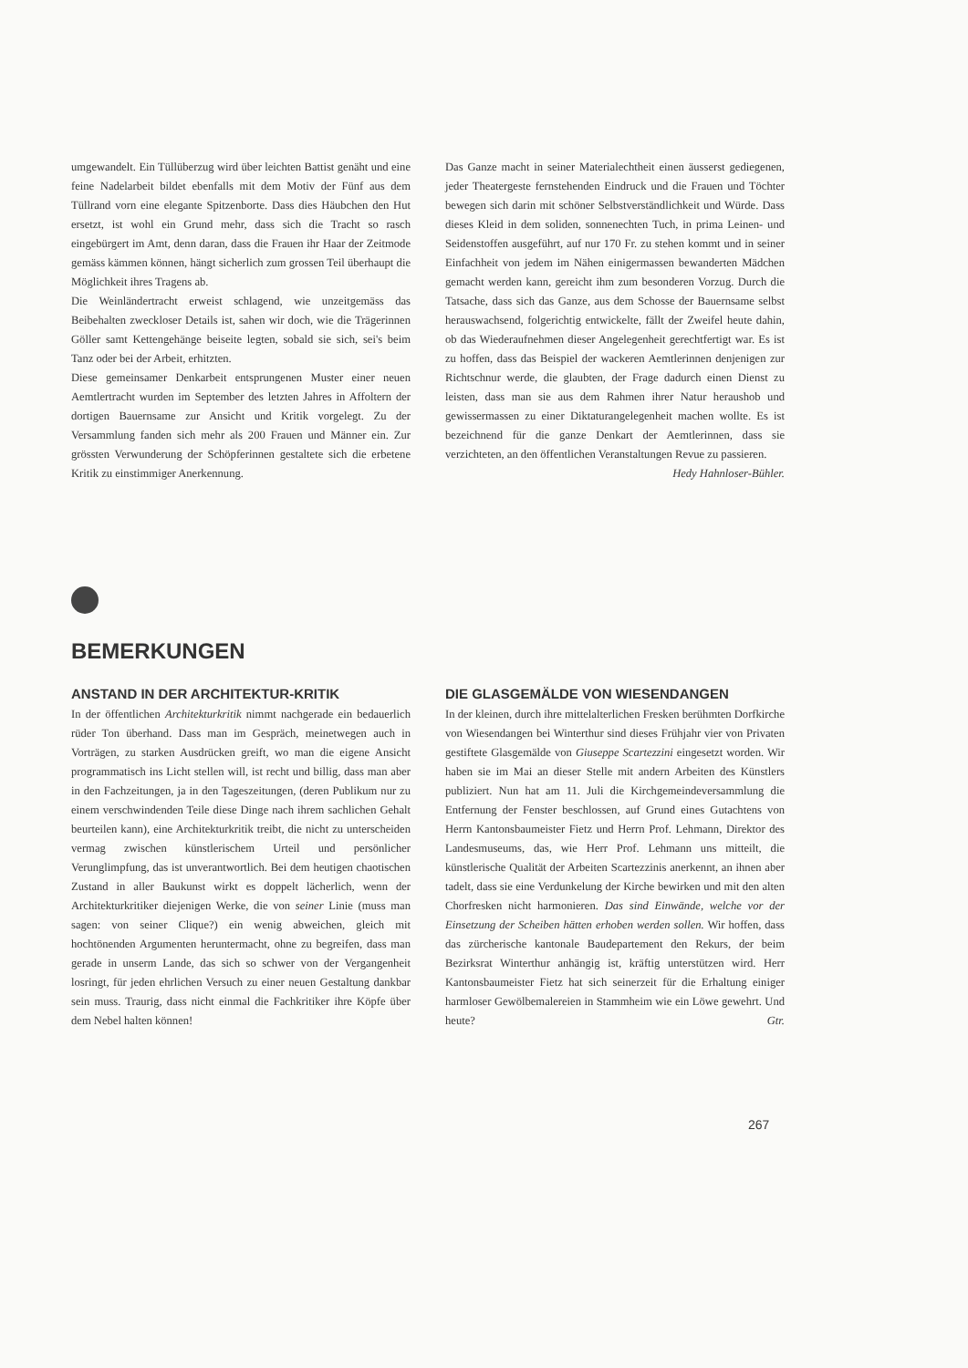umgewandelt. Ein Tüllüberzug wird über leichten Battist genäht und eine feine Nadelarbeit bildet ebenfalls mit dem Motiv der Fünf aus dem Tüllrand vorn eine elegante Spitzenborte. Dass dies Häubchen den Hut ersetzt, ist wohl ein Grund mehr, dass sich die Tracht so rasch eingebürgert im Amt, denn daran, dass die Frauen ihr Haar der Zeitmode gemäss kämmen können, hängt sicherlich zum grossen Teil überhaupt die Möglichkeit ihres Tragens ab.
Die Weinländertracht erweist schlagend, wie unzeitgemäss das Beibehalten zweckloser Details ist, sahen wir doch, wie die Trägerinnen Göller samt Kettengehänge beiseite legten, sobald sie sich, sei's beim Tanz oder bei der Arbeit, erhitzten.
Diese gemeinsamer Denkarbeit entsprungenen Muster einer neuen Aemtlertracht wurden im September des letzten Jahres in Affoltern der dortigen Bauernsame zur Ansicht und Kritik vorgelegt. Zu der Versammlung fanden sich mehr als 200 Frauen und Männer ein. Zur grössten Verwunderung der Schöpferinnen gestaltete sich die erbetene Kritik zu einstimmiger Anerkennung.
Das Ganze macht in seiner Materialechtheit einen äusserst gediegenen, jeder Theatergeste fernstehenden Eindruck und die Frauen und Töchter bewegen sich darin mit schöner Selbstverständlichkeit und Würde. Dass dieses Kleid in dem soliden, sonnenechten Tuch, in prima Leinen- und Seidenstoffen ausgeführt, auf nur 170 Fr. zu stehen kommt und in seiner Einfachheit von jedem im Nähen einigermassen bewanderten Mädchen gemacht werden kann, gereicht ihm zum besonderen Vorzug. Durch die Tatsache, dass sich das Ganze, aus dem Schosse der Bauernsame selbst herauswachsend, folgerichtig entwickelte, fällt der Zweifel heute dahin, ob das Wiederaufnehmen dieser Angelegenheit gerechtfertigt war. Es ist zu hoffen, dass das Beispiel der wackeren Aemtlerinnen denjenigen zur Richtschnur werde, die glaubten, der Frage dadurch einen Dienst zu leisten, dass man sie aus dem Rahmen ihrer Natur heraushob und gewissermassen zu einer Diktaturangelegenheit machen wollte. Es ist bezeichnend für die ganze Denkart der Aemtlerinnen, dass sie verzichteten, an den öffentlichen Veranstaltungen Revue zu passieren. Hedy Hahnloser-Bühler.
BEMERKUNGEN
ANSTAND IN DER ARCHITEKTUR-KRITIK
In der öffentlichen Architekturkritik nimmt nachgerade ein bedauerlich rüder Ton überhand. Dass man im Gespräch, meinetwegen auch in Vorträgen, zu starken Ausdrücken greift, wo man die eigene Ansicht programmatisch ins Licht stellen will, ist recht und billig, dass man aber in den Fachzeitungen, ja in den Tageszeitungen, (deren Publikum nur zu einem verschwindenden Teile diese Dinge nach ihrem sachlichen Gehalt beurteilen kann), eine Architekturkritik treibt, die nicht zu unterscheiden vermag zwischen künstlerischem Urteil und persönlicher Verunglimpfung, das ist unverantwortlich. Bei dem heutigen chaotischen Zustand in aller Baukunst wirkt es doppelt lächerlich, wenn der Architekturkritiker diejenigen Werke, die von seiner Linie (muss man sagen: von seiner Clique?) ein wenig abweichen, gleich mit hochtönenden Argumenten heruntermacht, ohne zu begreifen, dass man gerade in unserm Lande, das sich so schwer von der Vergangenheit losringt, für jeden ehrlichen Versuch zu einer neuen Gestaltung dankbar sein muss. Traurig, dass nicht einmal die Fachkritiker ihre Köpfe über dem Nebel halten können!
DIE GLASGEMÄLDE VON WIESENDANGEN
In der kleinen, durch ihre mittelalterlichen Fresken berühmten Dorfkirche von Wiesendangen bei Winterthur sind dieses Frühjahr vier von Privaten gestiftete Glasgemälde von Giuseppe Scartezzini eingesetzt worden. Wir haben sie im Mai an dieser Stelle mit andern Arbeiten des Künstlers publiziert. Nun hat am 11. Juli die Kirchgemeindeversammlung die Entfernung der Fenster beschlossen, auf Grund eines Gutachtens von Herrn Kantonsbaumeister Fietz und Herrn Prof. Lehmann, Direktor des Landesmuseums, das, wie Herr Prof. Lehmann uns mitteilt, die künstlerische Qualität der Arbeiten Scartezzinis anerkennt, an ihnen aber tadelt, dass sie eine Verdunkelung der Kirche bewirken und mit den alten Chorfresken nicht harmonieren. Das sind Einwände, welche vor der Einsetzung der Scheiben hätten erhoben werden sollen. Wir hoffen, dass das zürcherische kantonale Baudepartement den Rekurs, der beim Bezirksrat Winterthur anhängig ist, kräftig unterstützen wird. Herr Kantonsbaumeister Fietz hat sich seinerzeit für die Erhaltung einiger harmloser Gewölbemalereien in Stammheim wie ein Löwe gewehrt. Und heute? Gtr.
267